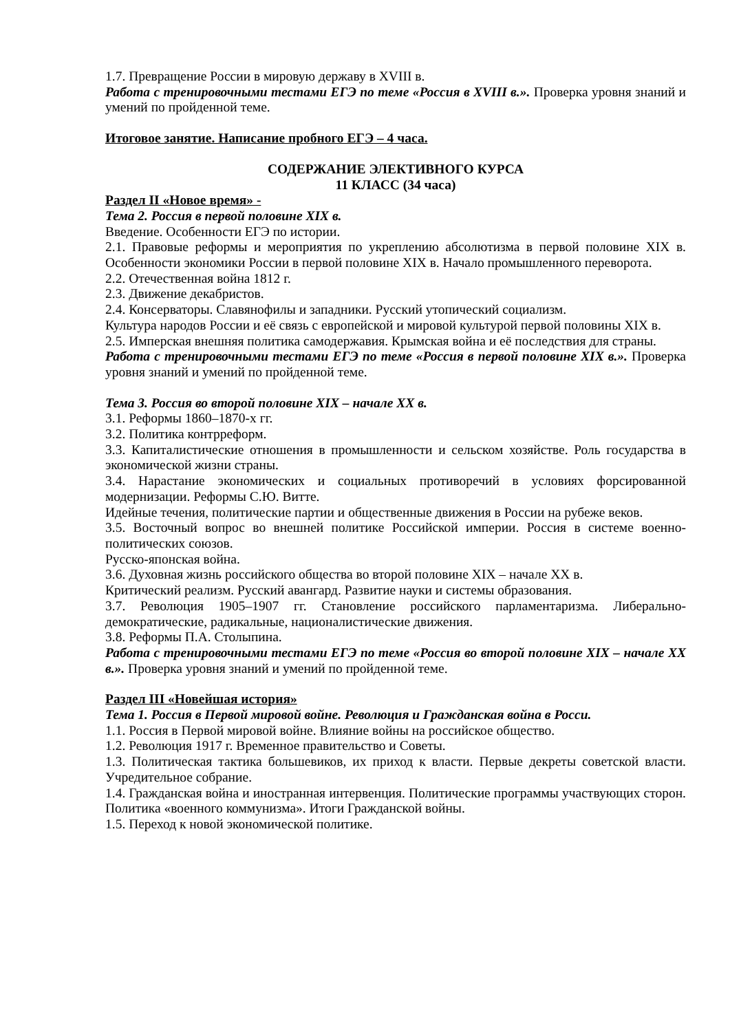1.7. Превращение России в мировую державу в XVIII в.
Работа с тренировочными тестами ЕГЭ по теме «Россия в XVIII в.». Проверка уровня знаний и умений по пройденной теме.
Итоговое занятие. Написание пробного ЕГЭ – 4 часа.
СОДЕРЖАНИЕ ЭЛЕКТИВНОГО КУРСА
11 КЛАСС (34 часа)
Раздел II «Новое время» -
Тема 2. Россия в первой половине XIX в.
Введение. Особенности ЕГЭ по истории.
2.1. Правовые реформы и мероприятия по укреплению абсолютизма в первой половине XIX в. Особенности экономики России в первой половине XIX в. Начало промышленного переворота.
2.2. Отечественная война 1812 г.
2.3. Движение декабристов.
2.4. Консерваторы. Славянофилы и западники. Русский утопический социализм.
Культура народов России и её связь с европейской и мировой культурой первой половины XIX в.
2.5. Имперская внешняя политика самодержавия. Крымская война и её последствия для страны.
Работа с тренировочными тестами ЕГЭ по теме «Россия в первой половине XIX в.». Проверка уровня знаний и умений по пройденной теме.
Тема 3. Россия во второй половине XIX – начале XX в.
3.1. Реформы 1860–1870-х гг.
3.2. Политика контрреформ.
3.3. Капиталистические отношения в промышленности и сельском хозяйстве. Роль государства в экономической жизни страны.
3.4. Нарастание экономических и социальных противоречий в условиях форсированной модернизации. Реформы С.Ю. Витте.
Идейные течения, политические партии и общественные движения в России на рубеже веков.
3.5. Восточный вопрос во внешней политике Российской империи. Россия в системе военно-политических союзов.
Русско-японская война.
3.6. Духовная жизнь российского общества во второй половине XIX – начале XX в.
Критический реализм. Русский авангард. Развитие науки и системы образования.
3.7. Революция 1905–1907 гг. Становление российского парламентаризма. Либерально-демократические, радикальные, националистические движения.
3.8. Реформы П.А. Столыпина.
Работа с тренировочными тестами ЕГЭ по теме «Россия во второй половине XIX – начале XX в.». Проверка уровня знаний и умений по пройденной теме.
Раздел III «Новейшая история»
Тема 1. Россия в Первой мировой войне. Революция и Гражданская война в Росси.
1.1. Россия в Первой мировой войне. Влияние войны на российское общество.
1.2. Революция 1917 г. Временное правительство и Советы.
1.3. Политическая тактика большевиков, их приход к власти. Первые декреты советской власти. Учредительное собрание.
1.4. Гражданская война и иностранная интервенция. Политические программы участвующих сторон. Политика «военного коммунизма». Итоги Гражданской войны.
1.5. Переход к новой экономической политике.